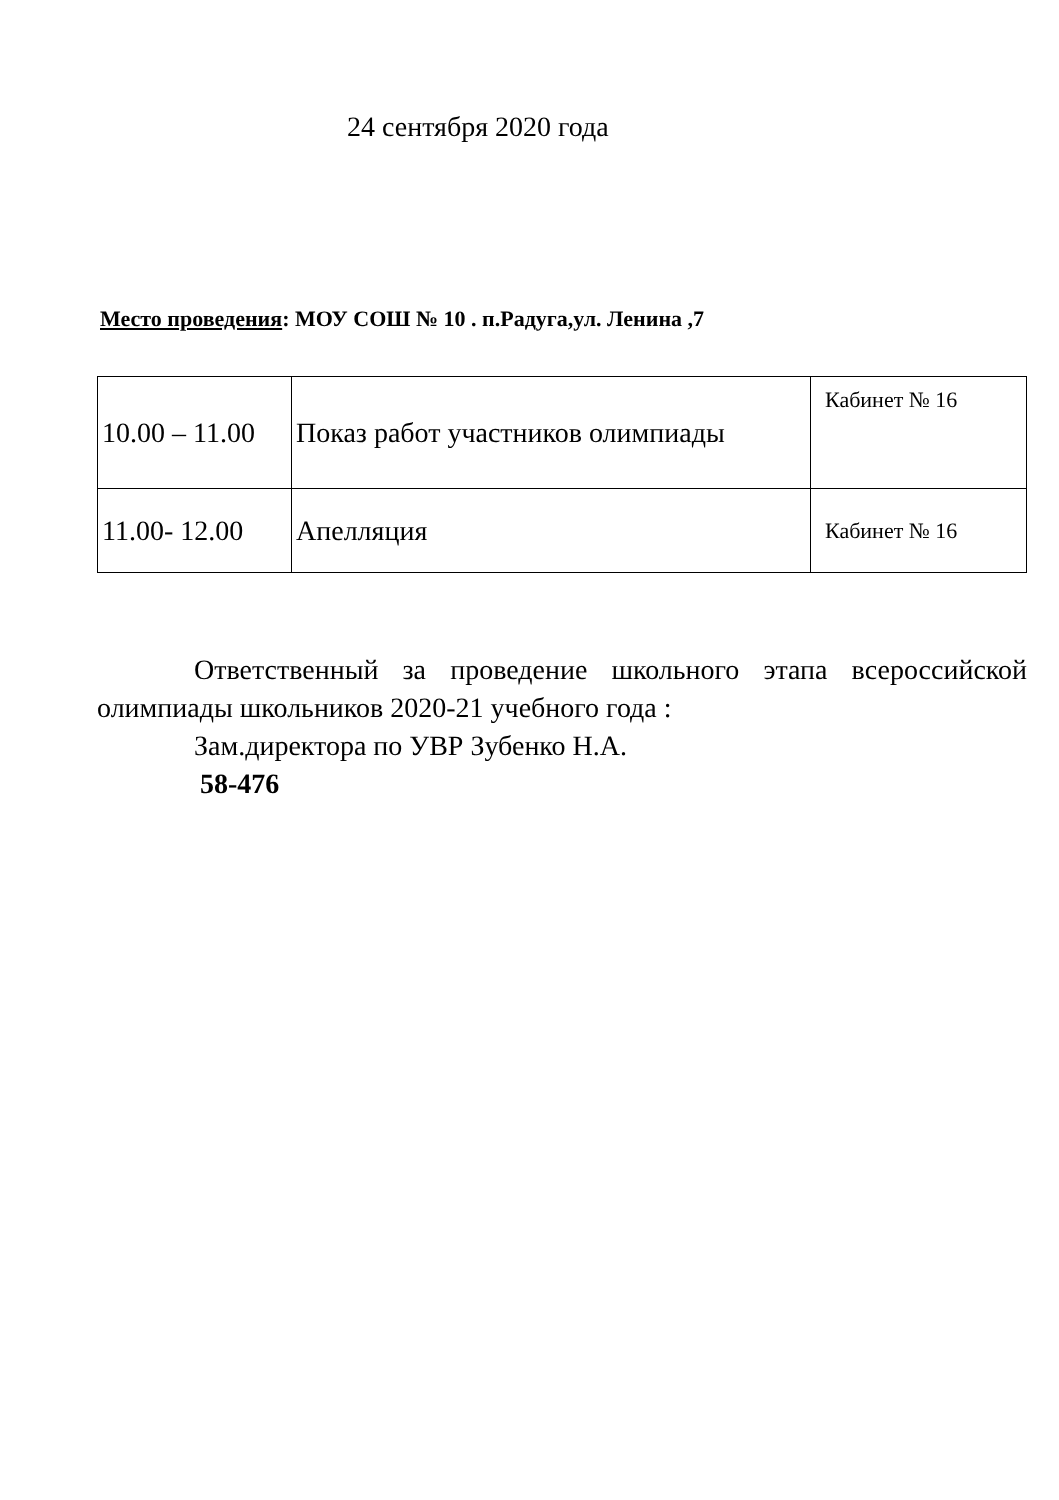24 сентября 2020 года
Место проведения: МОУ СОШ № 10 . п.Радуга,ул. Ленина ,7
| 10.00 – 11.00 | Показ работ участников олимпиады | Кабинет № 16 |
| 11.00- 12.00 | Апелляция | Кабинет № 16 |
Ответственный за проведение школьного этапа всероссийской олимпиады школьников 2020-21 учебного года :
Зам.директора по УВР Зубенко Н.А.
58-476